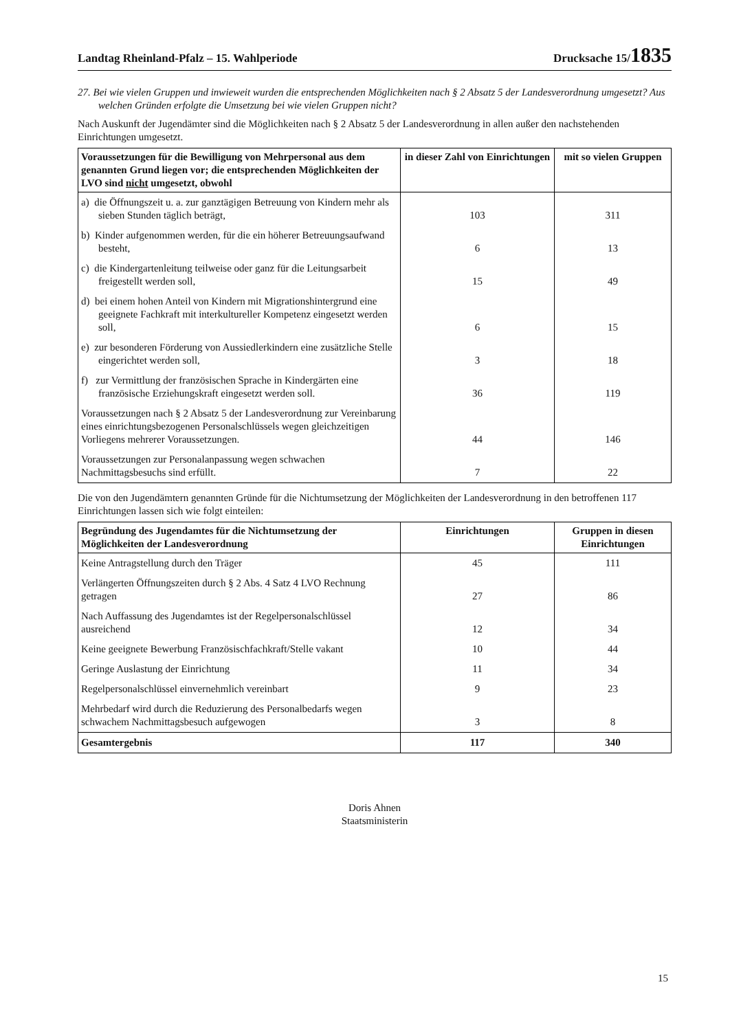Landtag Rheinland-Pfalz – 15. Wahlperiode Drucksache 15/1835
27. Bei wie vielen Gruppen und inwieweit wurden die entsprechenden Möglichkeiten nach § 2 Absatz 5 der Landesverordnung umgesetzt? Aus welchen Gründen erfolgte die Umsetzung bei wie vielen Gruppen nicht?
Nach Auskunft der Jugendämter sind die Möglichkeiten nach § 2 Absatz 5 der Landesverordnung in allen außer den nachstehenden Einrichtungen umgesetzt.
| Voraussetzungen für die Bewilligung von Mehrpersonal aus dem genannten Grund liegen vor; die entsprechenden Möglichkeiten der LVO sind nicht umgesetzt, obwohl | in dieser Zahl von Einrichtungen | mit so vielen Gruppen |
| --- | --- | --- |
| a) die Öffnungszeit u. a. zur ganztägigen Betreuung von Kindern mehr als sieben Stunden täglich beträgt, | 103 | 311 |
| b) Kinder aufgenommen werden, für die ein höherer Betreuungsaufwand besteht, | 6 | 13 |
| c) die Kindergartenleitung teilweise oder ganz für die Leitungsarbeit freigestellt werden soll, | 15 | 49 |
| d) bei einem hohen Anteil von Kindern mit Migrationshintergrund eine geeignete Fachkraft mit interkultureller Kompetenz eingesetzt werden soll, | 6 | 15 |
| e) zur besonderen Förderung von Aussiedlerkindern eine zusätzliche Stelle eingerichtet werden soll, | 3 | 18 |
| f) zur Vermittlung der französischen Sprache in Kindergärten eine französische Erziehungskraft eingesetzt werden soll. | 36 | 119 |
| Voraussetzungen nach § 2 Absatz 5 der Landesverordnung zur Vereinbarung eines einrichtungsbezogenen Personalschlüssels wegen gleichzeitigen Vorliegens mehrerer Voraussetzungen. | 44 | 146 |
| Voraussetzungen zur Personalanpassung wegen schwachen Nachmittagsbesuchs sind erfüllt. | 7 | 22 |
Die von den Jugendämtern genannten Gründe für die Nichtumsetzung der Möglichkeiten der Landesverordnung in den betroffenen 117 Einrichtungen lassen sich wie folgt einteilen:
| Begründung des Jugendamtes für die Nichtumsetzung der Möglichkeiten der Landesverordnung | Einrichtungen | Gruppen in diesen Einrichtungen |
| --- | --- | --- |
| Keine Antragstellung durch den Träger | 45 | 111 |
| Verlängerten Öffnungszeiten durch § 2 Abs. 4 Satz 4 LVO Rechnung getragen | 27 | 86 |
| Nach Auffassung des Jugendamtes ist der Regelpersonalschlüssel ausreichend | 12 | 34 |
| Keine geeignete Bewerbung Französischfachkraft/Stelle vakant | 10 | 44 |
| Geringe Auslastung der Einrichtung | 11 | 34 |
| Regelpersonalschlüssel einvernehmlich vereinbart | 9 | 23 |
| Mehrbedarf wird durch die Reduzierung des Personalbedarfs wegen schwachem Nachmittagsbesuch aufgewogen | 3 | 8 |
| Gesamtergebnis | 117 | 340 |
Doris Ahnen
Staatsministerin
15